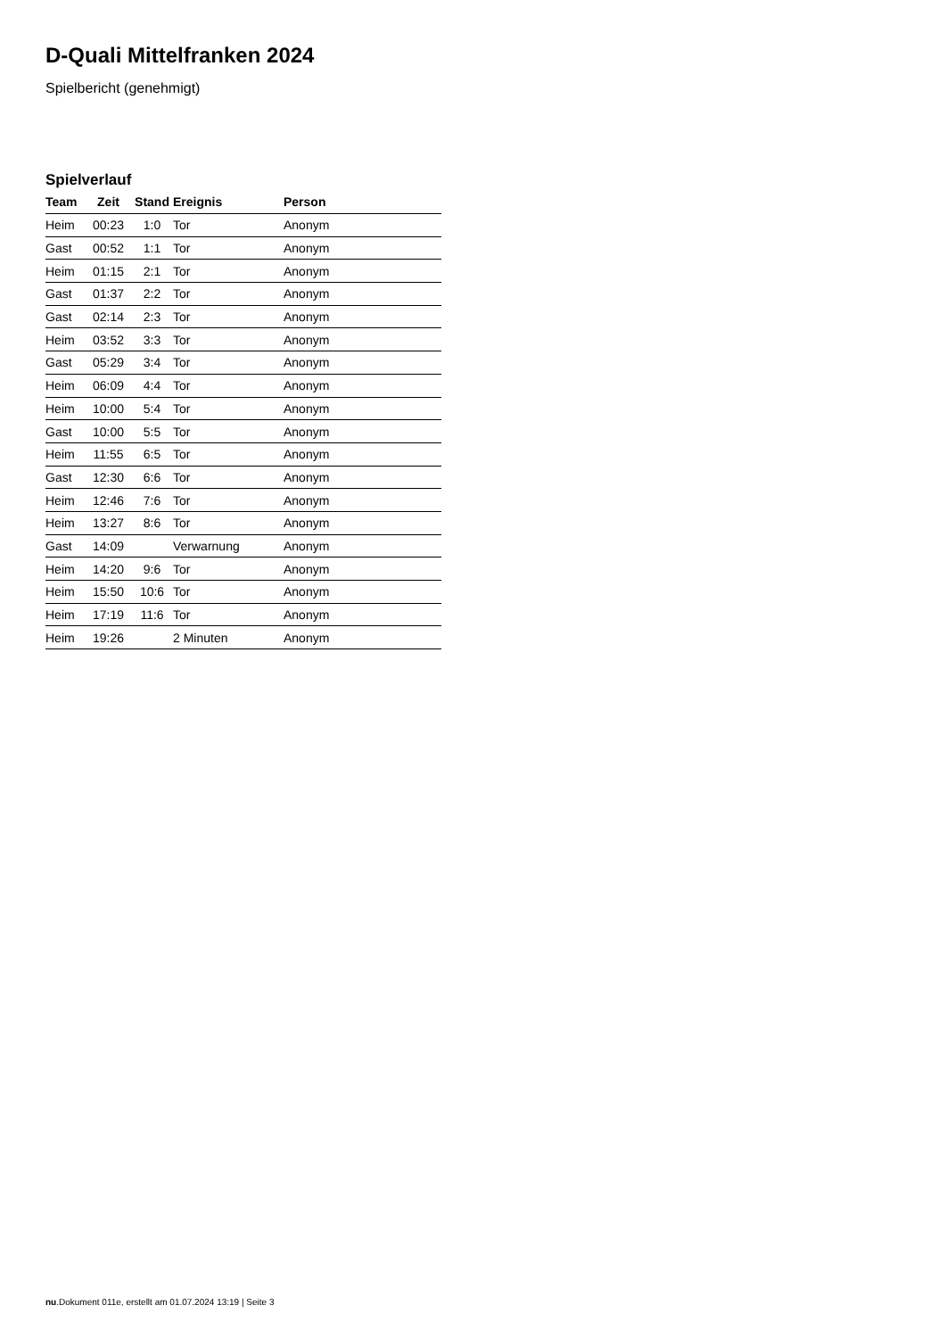D-Quali Mittelfranken 2024
Spielbericht (genehmigt)
Spielverlauf
| Team | Zeit | Stand | Ereignis | Person |
| --- | --- | --- | --- | --- |
| Heim | 00:23 | 1:0 | Tor | Anonym |
| Gast | 00:52 | 1:1 | Tor | Anonym |
| Heim | 01:15 | 2:1 | Tor | Anonym |
| Gast | 01:37 | 2:2 | Tor | Anonym |
| Gast | 02:14 | 2:3 | Tor | Anonym |
| Heim | 03:52 | 3:3 | Tor | Anonym |
| Gast | 05:29 | 3:4 | Tor | Anonym |
| Heim | 06:09 | 4:4 | Tor | Anonym |
| Heim | 10:00 | 5:4 | Tor | Anonym |
| Gast | 10:00 | 5:5 | Tor | Anonym |
| Heim | 11:55 | 6:5 | Tor | Anonym |
| Gast | 12:30 | 6:6 | Tor | Anonym |
| Heim | 12:46 | 7:6 | Tor | Anonym |
| Heim | 13:27 | 8:6 | Tor | Anonym |
| Gast | 14:09 | | Verwarnung | Anonym |
| Heim | 14:20 | 9:6 | Tor | Anonym |
| Heim | 15:50 | 10:6 | Tor | Anonym |
| Heim | 17:19 | 11:6 | Tor | Anonym |
| Heim | 19:26 | | 2 Minuten | Anonym |
nu.Dokument 011e, erstellt am 01.07.2024 13:19 | Seite 3